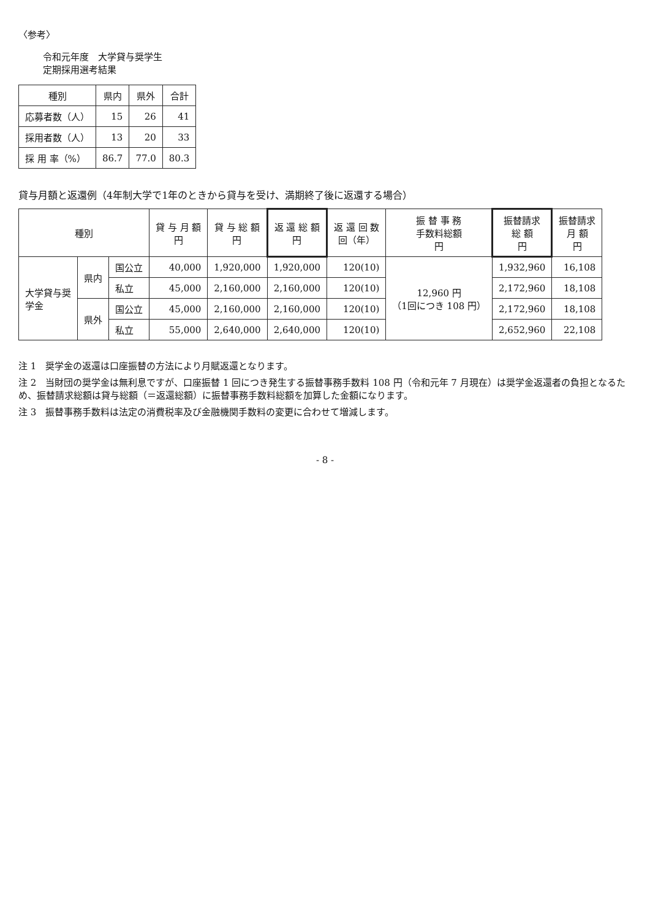〈参考〉
令和元年度　大学貸与奨学生
定期採用選考結果
| 種別 | 県内 | 県外 | 合計 |
| --- | --- | --- | --- |
| 応募者数（人） | 15 | 26 | 41 |
| 採用者数（人） | 13 | 20 | 33 |
| 採 用 率（%） | 86.7 | 77.0 | 80.3 |
貸与月額と返還例（4年制大学で1年のときから貸与を受け、満期終了後に返還する場合）
| 種別 | | | 貸 与 月 額 円 | 貸 与 総 額 円 | 返 還 総 額 円 | 返 還 回 数 回（年） | 振 替 事 務 手数料総額 円 | 振替請求 総 額 円 | 振替請求 月 額 円 |
| --- | --- | --- | --- | --- | --- | --- | --- | --- | --- |
| 大学貸与奨 学金 | 県内 | 国公立 | 40,000 | 1,920,000 | 1,920,000 | 120(10) | 12,960 円 （1回につき 108 円） | 1,932,960 | 16,108 |
| | | 私立 | 45,000 | 2,160,000 | 2,160,000 | 120(10) | | 2,172,960 | 18,108 |
| | 県外 | 国公立 | 45,000 | 2,160,000 | 2,160,000 | 120(10) | | 2,172,960 | 18,108 |
| | | 私立 | 55,000 | 2,640,000 | 2,640,000 | 120(10) | | 2,652,960 | 22,108 |
注 1　奨学金の返還は口座振替の方法により月賦返還となります。
注 2　当財団の奨学金は無利息ですが、口座振替 1 回につき発生する振替事務手数料 108 円（令和元年 7 月現在）は奨学金返還者の負担となるため、振替請求総額は貸与総額（＝返還総額）に振替事務手数料総額を加算した金額になります。
注 3　振替事務手数料は法定の消費税率及び金融機関手数料の変更に合わせて増減します。
- 8 -